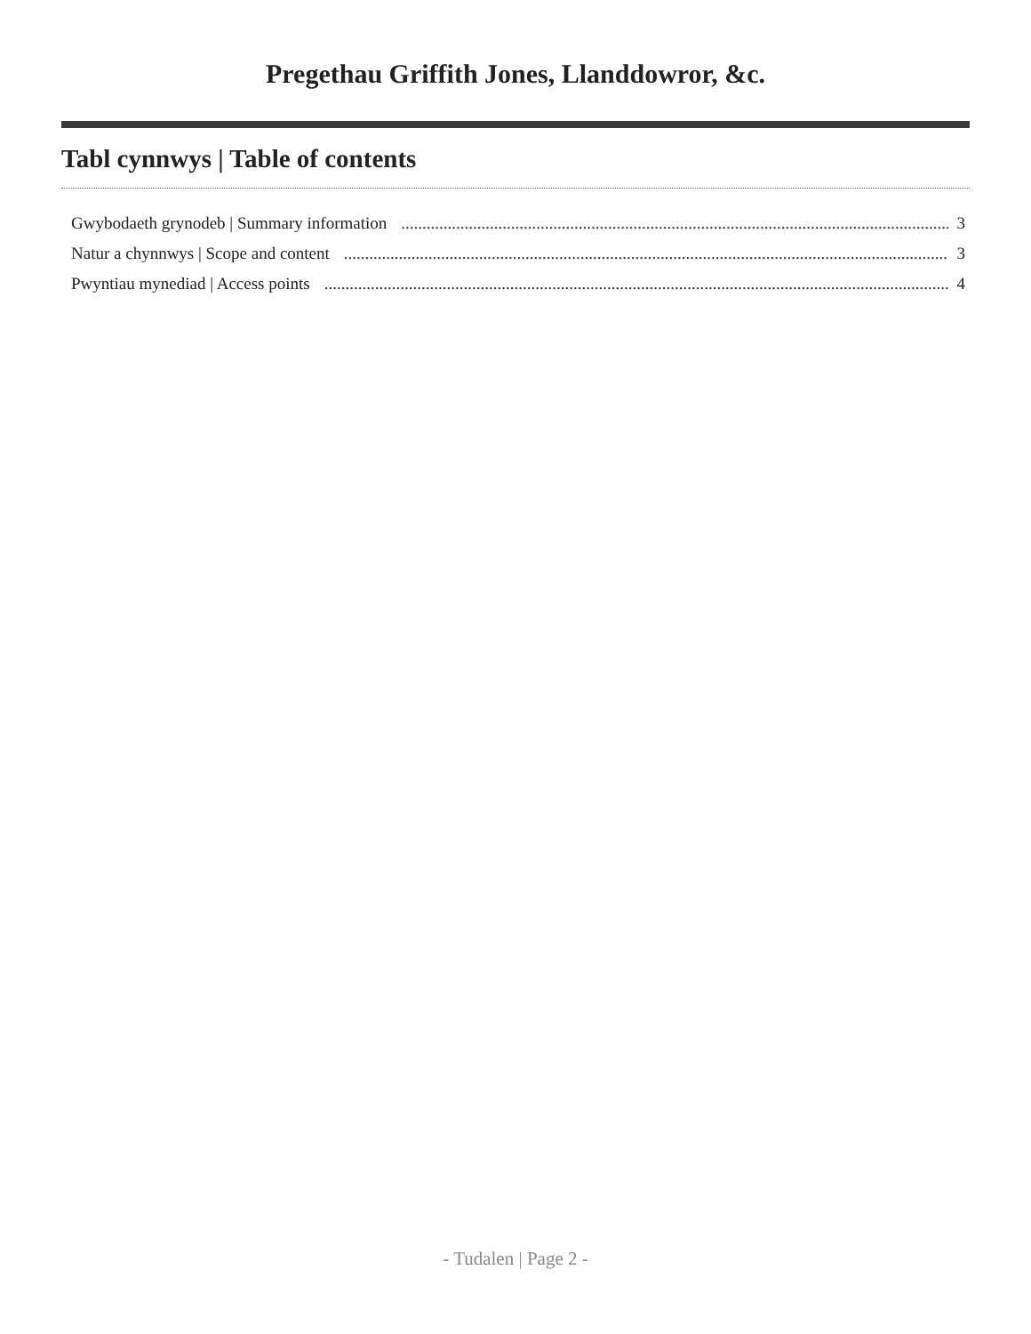Pregethau Griffith Jones, Llanddowror, &c.
Tabl cynnwys | Table of contents
Gwybodaeth grynodeb | Summary information 3
Natur a chynnwys | Scope and content 3
Pwyntiau mynediad | Access points 4
- Tudalen | Page 2 -